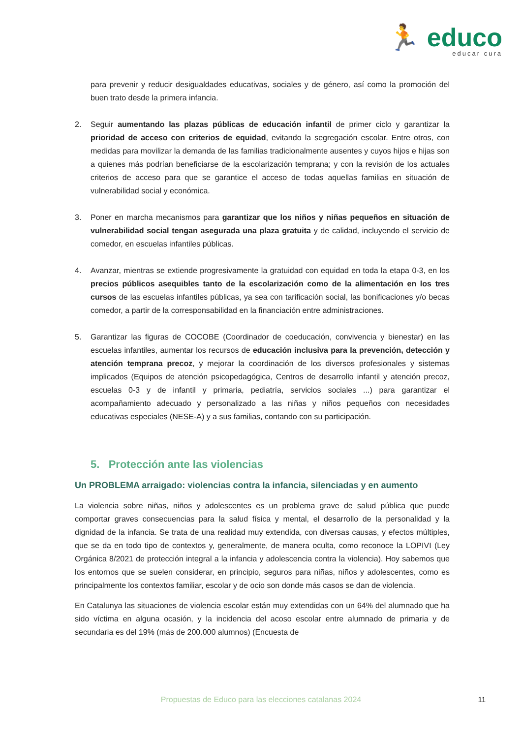🏃 educo
educar cura
para prevenir y reducir desigualdades educativas, sociales y de género, así como la promoción del buen trato desde la primera infancia.
2. Seguir aumentando las plazas públicas de educación infantil de primer ciclo y garantizar la prioridad de acceso con criterios de equidad, evitando la segregación escolar. Entre otros, con medidas para movilizar la demanda de las familias tradicionalmente ausentes y cuyos hijos e hijas son a quienes más podrían beneficiarse de la escolarización temprana; y con la revisión de los actuales criterios de acceso para que se garantice el acceso de todas aquellas familias en situación de vulnerabilidad social y económica.
3. Poner en marcha mecanismos para garantizar que los niños y niñas pequeños en situación de vulnerabilidad social tengan asegurada una plaza gratuita y de calidad, incluyendo el servicio de comedor, en escuelas infantiles públicas.
4. Avanzar, mientras se extiende progresivamente la gratuidad con equidad en toda la etapa 0-3, en los precios públicos asequibles tanto de la escolarización como de la alimentación en los tres cursos de las escuelas infantiles públicas, ya sea con tarificación social, las bonificaciones y/o becas comedor, a partir de la corresponsabilidad en la financiación entre administraciones.
5. Garantizar las figuras de COCOBE (Coordinador de coeducación, convivencia y bienestar) en las escuelas infantiles, aumentar los recursos de educación inclusiva para la prevención, detección y atención temprana precoz, y mejorar la coordinación de los diversos profesionales y sistemas implicados (Equipos de atención psicopedagógica, Centros de desarrollo infantil y atención precoz, escuelas 0-3 y de infantil y primaria, pediatría, servicios sociales ...) para garantizar el acompañamiento adecuado y personalizado a las niñas y niños pequeños con necesidades educativas especiales (NESE-A) y a sus familias, contando con su participación.
5. Protección ante las violencias
Un PROBLEMA arraigado: violencias contra la infancia, silenciadas y en aumento
La violencia sobre niñas, niños y adolescentes es un problema grave de salud pública que puede comportar graves consecuencias para la salud física y mental, el desarrollo de la personalidad y la dignidad de la infancia. Se trata de una realidad muy extendida, con diversas causas, y efectos múltiples, que se da en todo tipo de contextos y, generalmente, de manera oculta, como reconoce la LOPIVI (Ley Orgánica 8/2021 de protección integral a la infancia y adolescencia contra la violencia). Hoy sabemos que los entornos que se suelen considerar, en principio, seguros para niñas, niños y adolescentes, como es principalmente los contextos familiar, escolar y de ocio son donde más casos se dan de violencia.
En Catalunya las situaciones de violencia escolar están muy extendidas con un 64% del alumnado que ha sido víctima en alguna ocasión, y la incidencia del acoso escolar entre alumnado de primaria y de secundaria es del 19% (más de 200.000 alumnos) (Encuesta de
Propuestas de Educo para las elecciones catalanas 2024 11